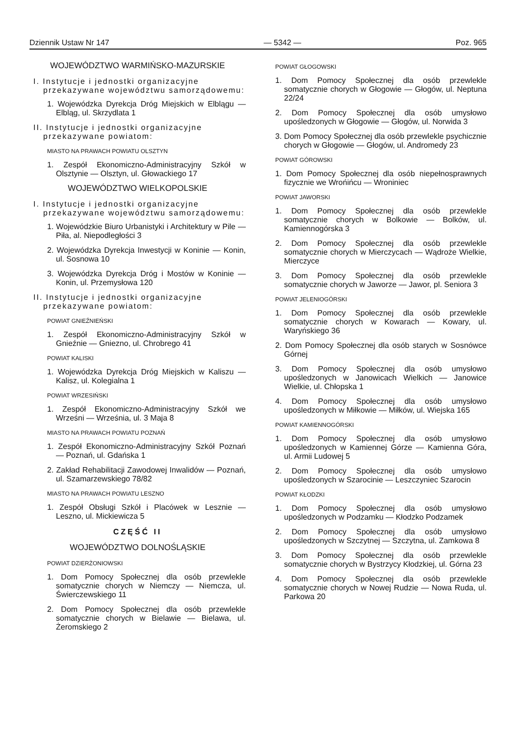Dziennik Ustaw Nr 147 — 5342 — Poz. 965
WOJEWÓDZTWO WARMIŃSKO-MAZURSKIE
I. Instytucje i jednostki organizacyjne przekazywane województwu samorządowemu:
1. Wojewódzka Dyrekcja Dróg Miejskich w Elblągu — Elbląg, ul. Skrzydlata 1
II. Instytucje i jednostki organizacyjne przekazywane powiatom:
MIASTO NA PRAWACH POWIATU OLSZTYN
1. Zespół Ekonomiczno-Administracyjny Szkół w Olsztynie — Olsztyn, ul. Głowackiego 17
WOJEWÓDZTWO WIELKOPOLSKIE
I. Instytucje i jednostki organizacyjne przekazywane województwu samorządowemu:
1. Wojewódzkie Biuro Urbanistyki i Architektury w Pile — Piła, al. Niepodległości 3
2. Wojewódzka Dyrekcja Inwestycji w Koninie — Konin, ul. Sosnowa 10
3. Wojewódzka Dyrekcja Dróg i Mostów w Koninie — Konin, ul. Przemysłowa 120
II. Instytucje i jednostki organizacyjne przekazywane powiatom:
POWIAT GNIEŹNIEŃSKI
1. Zespół Ekonomiczno-Administracyjny Szkół w Gnieźnie — Gniezno, ul. Chrobrego 41
POWIAT KALISKI
1. Wojewódzka Dyrekcja Dróg Miejskich w Kaliszu — Kalisz, ul. Kolegialna 1
POWIAT WRZESIŃSKI
1. Zespół Ekonomiczno-Administracyjny Szkół we Wrześni — Września, ul. 3 Maja 8
MIASTO NA PRAWACH POWIATU POZNAŃ
1. Zespół Ekonomiczno-Administracyjny Szkół Poznań — Poznań, ul. Gdańska 1
2. Zakład Rehabilitacji Zawodowej Inwalidów — Poznań, ul. Szamarzewskiego 78/82
MIASTO NA PRAWACH POWIATU LESZNO
1. Zespół Obsługi Szkół i Placówek w Lesznie — Leszno, ul. Mickiewicza 5
CZĘŚĆ II
WOJEWÓDZTWO DOLNOŚLĄSKIE
POWIAT DZIERŻONIOWSKI
1. Dom Pomocy Społecznej dla osób przewlekle somatycznie chorych w Niemczy — Niemcza, ul. Świerczewskiego 11
2. Dom Pomocy Społecznej dla osób przewlekle somatycznie chorych w Bielawie — Bielawa, ul. Żeromskiego 2
POWIAT GŁOGOWSKI
1. Dom Pomocy Społecznej dla osób przewlekle somatycznie chorych w Głogowie — Głogów, ul. Neptuna 22/24
2. Dom Pomocy Społecznej dla osób umysłowo upośledzonych w Głogowie — Głogów, ul. Norwida 3
3. Dom Pomocy Społecznej dla osób przewlekle psychicznie chorych w Głogowie — Głogów, ul. Andromedy 23
POWIAT GÓROWSKI
1. Dom Pomocy Społecznej dla osób niepełnosprawnych fizycznie we Wrońińcu — Wroniniec
POWIAT JAWORSKI
1. Dom Pomocy Społecznej dla osób przewlekle somatycznie chorych w Bolkowie — Bolków, ul. Kamiennogórska 3
2. Dom Pomocy Społecznej dla osób przewlekle somatycznie chorych w Mierczycach — Wądroże Wielkie, Mierczyce
3. Dom Pomocy Społecznej dla osób przewlekle somatycznie chorych w Jaworze — Jawor, pl. Seniora 3
POWIAT JELENIOGÓRSKI
1. Dom Pomocy Społecznej dla osób przewlekle somatycznie chorych w Kowarach — Kowary, ul. Waryńskiego 36
2. Dom Pomocy Społecznej dla osób starych w Sosnówce Górnej
3. Dom Pomocy Społecznej dla osób umysłowo upośledzonych w Janowicach Wielkich — Janowice Wielkie, ul. Chłopska 1
4. Dom Pomocy Społecznej dla osób umysłowo upośledzonych w Miłkowie — Miłków, ul. Wiejska 165
POWIAT KAMIENNOGÓRSKI
1. Dom Pomocy Społecznej dla osób umysłowo upośledzonych w Kamiennej Górze — Kamienna Góra, ul. Armii Ludowej 5
2. Dom Pomocy Społecznej dla osób umysłowo upośledzonych w Szarocinie — Leszczyniec Szarocin
POWIAT KŁODZKI
1. Dom Pomocy Społecznej dla osób umysłowo upośledzonych w Podzamku — Kłodzko Podzamek
2. Dom Pomocy Społecznej dla osób umysłowo upośledzonych w Szczytnej — Szczytna, ul. Zamkowa 8
3. Dom Pomocy Społecznej dla osób przewlekle somatycznie chorych w Bystrzycy Kłodzkiej, ul. Górna 23
4. Dom Pomocy Społecznej dla osób przewlekle somatycznie chorych w Nowej Rudzie — Nowa Ruda, ul. Parkowa 20